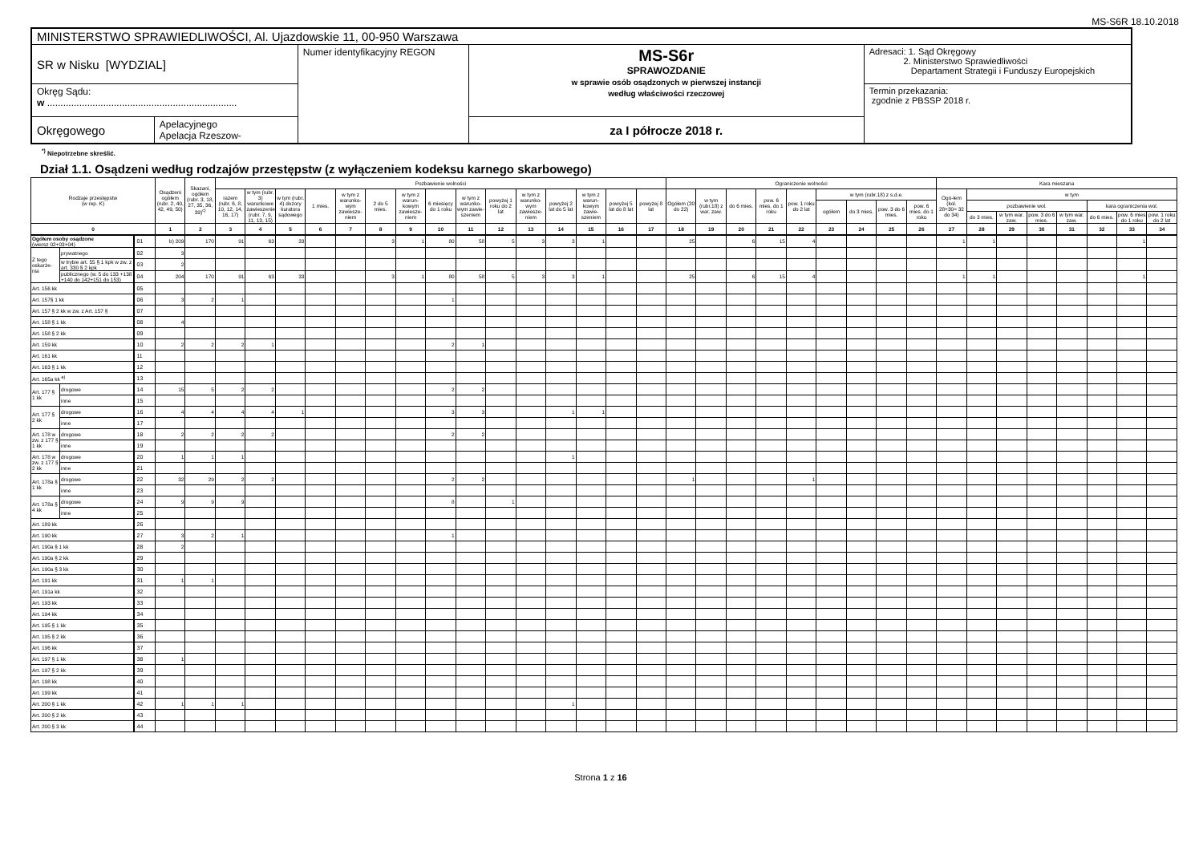MS-S6R 18.10.2018
| MINISTERSTWO SPRAWIEDLIWOŚCI, Al. Ujazdowskie 11, 00-950 Warszawa | | | | |
| SR w Nisku [WYDZIAL] | | Numer identyfikacyjny REGON | MS-S6r SPRAWOZDANIE w sprawie osób osądzonych w pierwszej instancji według właściwości rzeczowej | Adresaci: 1. Sąd Okręgowy 2. Ministerstwo Sprawiedliwości Departament Strategii i Funduszy Europejskich |
| Okręg Sądu: w ....................................................................... | | | | Termin przekazania: zgodnie z PBSSP 2018 r. |
| Okręgowego | Apelacyjnego Apelacja Rzeszow- | | za I półrocze 2018 r. | |
<sup>*)</sup> Niepotrzebne skreślić.
Dział 1.1. Osądzeni według rodzajów przestępstw (z wyłączeniem kodeksu karnego skarbowego)
| Rodzaje przestępstw (w rep. K) | | | Osądzeni ogółem (rubr. 2, 40, 42, 49, 50) | Skazani, ogółem (rubr. 3, 18, 27, 35, 36, 39)<sup>c)</sup> | Pozbawienie wolności | | | | | | | | | | | | | | | Ograniczenie wolności | | | | | | | | | Kara mieszana | | | | | | | |
| --- | --- | --- | --- | --- | --- | --- | --- | --- | --- | --- | --- | --- | --- | --- | --- | --- | --- | --- | --- | --- | --- | --- | --- | --- | --- | --- | --- | --- | --- | --- | --- | --- | --- | --- | --- | --- |
| | | | | | razem (rubr. 6, 8, 10, 12, 14, 16, 17) | w tym (rubr. 3) warunkowe zawieszenie (rubr. 7, 9, 11, 13, 15) | w tym (rubr. 4) dozory kuratora sądowego | 1 mies. | w tym z warunko-wym zawiesze-niem | 2 do 5 mies. | w tym z warun-kowym zawiesze-niem | 6 miesięcy do 1 roku | w tym z warunko-wym zawie-szeniem | powyżej 1 roku do 2 lat | w tym z warunko-wym zawiesze-niem | powyżej 2 lat do 5 lat | w tym z warun-kowym zawie-szeniem | powyżej 5 lat do 8 lat | powyżej 8 lat | Ogółem (20 do 22) | w tym (rubr.18) z war. zaw. | do 6 mies. | pow. 6 mies. do 1 roku | pow. 1 roku do 2 lat | w tym (rubr.18) z s.d.e. | | | | Ogó-łem (kol. 28+30= 32 do 34) | w tym | | | | | | |
| | | | | | | | | | | | | | | | | | | | | | | | | | ogółem | do 3 mies. | pow. 3 do 6 mies. | pow. 6 mies. do 1 roku | | pozbawienie wol. | | | | kara ograniczenia wol. | | |
| | | | | | | | | | | | | | | | | | | | | | | | | | | | | | | do 3 mies. | w tym war. zaw. | pow. 3 do 6 mies. | w tym war. zaw. | do 6 mies. | pow. 6 mies do 1 roku | pow. 1 roku do 2 lat |
| 0 | | | 1 | 2 | 3 | 4 | 5 | 6 | 7 | 8 | 9 | 10 | 11 | 12 | 13 | 14 | 15 | 16 | 17 | 18 | 19 | 20 | 21 | 22 | 23 | 24 | 25 | 26 | 27 | 28 | 29 | 30 | 31 | 32 | 33 | 34 |
| Ogółem osoby osądzone (wiersz 02+03+04) | | 01 | b) 209 | 170 | 91 | 63 | 33 | | | 3 | 1 | 80 | 58 | 5 | 3 | 3 | 1 | | | 25 | | 6 | 15 | 4 | | | | | 1 | 1 | | | | | 1 | |
| Z tego oskarże-nia | prywatnego | 02 | 3 | | | | | | | | | | | | | | | | | | | | | | | | | | | | | | | | | |
| | w trybie art. 55 § 1 kpk w zw. z art. 330 § 2 kpk | 03 | 2 | | | | | | | | | | | | | | | | | | | | | | | | | | | | | | | | | |
| | publicznego (w. 5 do 133 +138 +140 do 142+151 do 153) | 04 | 204 | 170 | 91 | 63 | 33 | | | 3 | 1 | 80 | 58 | 5 | 3 | 3 | 1 | | | 25 | | 6 | 15 | 4 | | | | | 1 | 1 | | | | | 1 | |
| Art. 156 kk | | 05 | | | | | | | | | | | | | | | | | | | | | | | | | | | | | | | | | | |
| Art. 157§ 1 kk | | 06 | 3 | 2 | 1 | | | | | | | 1 | | | | | | | | | | | | | | | | | | | | | | | | |
| Art. 157 § 2 kk w zw. z Art. 157 § | | 07 | | | | | | | | | | | | | | | | | | | | | | | | | | | | | | | | | | |
| Art. 158 § 1 kk | | 08 | 4 | | | | | | | | | | | | | | | | | | | | | | | | | | | | | | | | | |
| Art. 158 § 2 kk | | 09 | | | | | | | | | | | | | | | | | | | | | | | | | | | | | | | | | | |
| Art. 159 kk | | 10 | 2 | 2 | 2 | 1 | | | | | | 2 | 1 | | | | | | | | | | | | | | | | | | | | | | | |
| Art. 161 kk | | 11 | | | | | | | | | | | | | | | | | | | | | | | | | | | | | | | | | | |
| Art. 163 § 1 kk | | 12 | | | | | | | | | | | | | | | | | | | | | | | | | | | | | | | | | | |
| Art. 165a kk <sup>e)</sup> | | 13 | | | | | | | | | | | | | | | | | | | | | | | | | | | | | | | | | | |
| Art. 177 § 1 kk | drogowe | 14 | 15 | 5 | 2 | 2 | | | | | | 2 | 2 | | | | | | | | | | | | | | | | | | | | | | | |
| | inne | 15 | | | | | | | | | | | | | | | | | | | | | | | | | | | | | | | | | | |
| Art. 177 § 2 kk | drogowe | 16 | 4 | 4 | 4 | 4 | 1 | | | | | 3 | 3 | | | 1 | 1 | | | | | | | | | | | | | | | | | | | |
| | inne | 17 | | | | | | | | | | | | | | | | | | | | | | | | | | | | | | | | | | |
| Art. 178 w zw. z 177 § 1 kk | drogowe | 18 | 2 | 2 | 2 | 2 | | | | | | 2 | 2 | | | | | | | | | | | | | | | | | | | | | | | |
| | inne | 19 | | | | | | | | | | | | | | | | | | | | | | | | | | | | | | | | | | |
| Art. 178 w zw. z 177 § 2 kk | drogowe | 20 | 1 | 1 | 1 | | | | | | | | | | | 1 | | | | | | | | | | | | | | | | | | | | |
| | inne | 21 | | | | | | | | | | | | | | | | | | | | | | | | | | | | | | | | | | |
| Art. 178a § 1 kk | drogowe | 22 | 32 | 29 | 2 | 2 | | | | | | 2 | 2 | | | | | | | 1 | | | | 1 | | | | | | | | | | | | |
| | inne | 23 | | | | | | | | | | | | | | | | | | | | | | | | | | | | | | | | | | |
| Art. 178a § 4 kk | drogowe | 24 | 9 | 9 | 9 | | | | | | | 8 | | 1 | | | | | | | | | | | | | | | | | | | | | | |
| | inne | 25 | | | | | | | | | | | | | | | | | | | | | | | | | | | | | | | | | | |
| Art. 189 kk | | 26 | | | | | | | | | | | | | | | | | | | | | | | | | | | | | | | | | | |
| Art. 190 kk | | 27 | 3 | 2 | 1 | | | | | | | 1 | | | | | | | | | | | | | | | | | | | | | | | | |
| Art. 190a § 1 kk | | 28 | 2 | | | | | | | | | | | | | | | | | | | | | | | | | | | | | | | | | |
| Art. 190a § 2 kk | | 29 | | | | | | | | | | | | | | | | | | | | | | | | | | | | | | | | | | |
| Art. 190a § 3 kk | | 30 | | | | | | | | | | | | | | | | | | | | | | | | | | | | | | | | | | |
| Art. 191 kk | | 31 | 1 | 1 | | | | | | | | | | | | | | | | | | | | | | | | | | | | | | | | |
| Art. 191a kk | | 32 | | | | | | | | | | | | | | | | | | | | | | | | | | | | | | | | | | |
| Art. 193 kk | | 33 | | | | | | | | | | | | | | | | | | | | | | | | | | | | | | | | | | |
| Art. 194 kk | | 34 | | | | | | | | | | | | | | | | | | | | | | | | | | | | | | | | | | |
| Art. 195 § 1 kk | | 35 | | | | | | | | | | | | | | | | | | | | | | | | | | | | | | | | | | |
| Art. 195 § 2 kk | | 36 | | | | | | | | | | | | | | | | | | | | | | | | | | | | | | | | | | |
| Art. 196 kk | | 37 | | | | | | | | | | | | | | | | | | | | | | | | | | | | | | | | | | |
| Art. 197 § 1 kk | | 38 | 1 | | | | | | | | | | | | | | | | | | | | | | | | | | | | | | | | | |
| Art. 197 § 2 kk | | 39 | | | | | | | | | | | | | | | | | | | | | | | | | | | | | | | | | | |
| Art. 198 kk | | 40 | | | | | | | | | | | | | | | | | | | | | | | | | | | | | | | | | | |
| Art. 199 kk | | 41 | | | | | | | | | | | | | | | | | | | | | | | | | | | | | | | | | | |
| Art. 200 § 1 kk | | 42 | 1 | 1 | 1 | | | | | | | | | | | 1 | | | | | | | | | | | | | | | | | | | | |
| Art. 200 § 2 kk | | 43 | | | | | | | | | | | | | | | | | | | | | | | | | | | | | | | | | | |
| Art. 200 § 3 kk | | 44 | | | | | | | | | | | | | | | | | | | | | | | | | | | | | | | | | | |
Strona 1 z 16